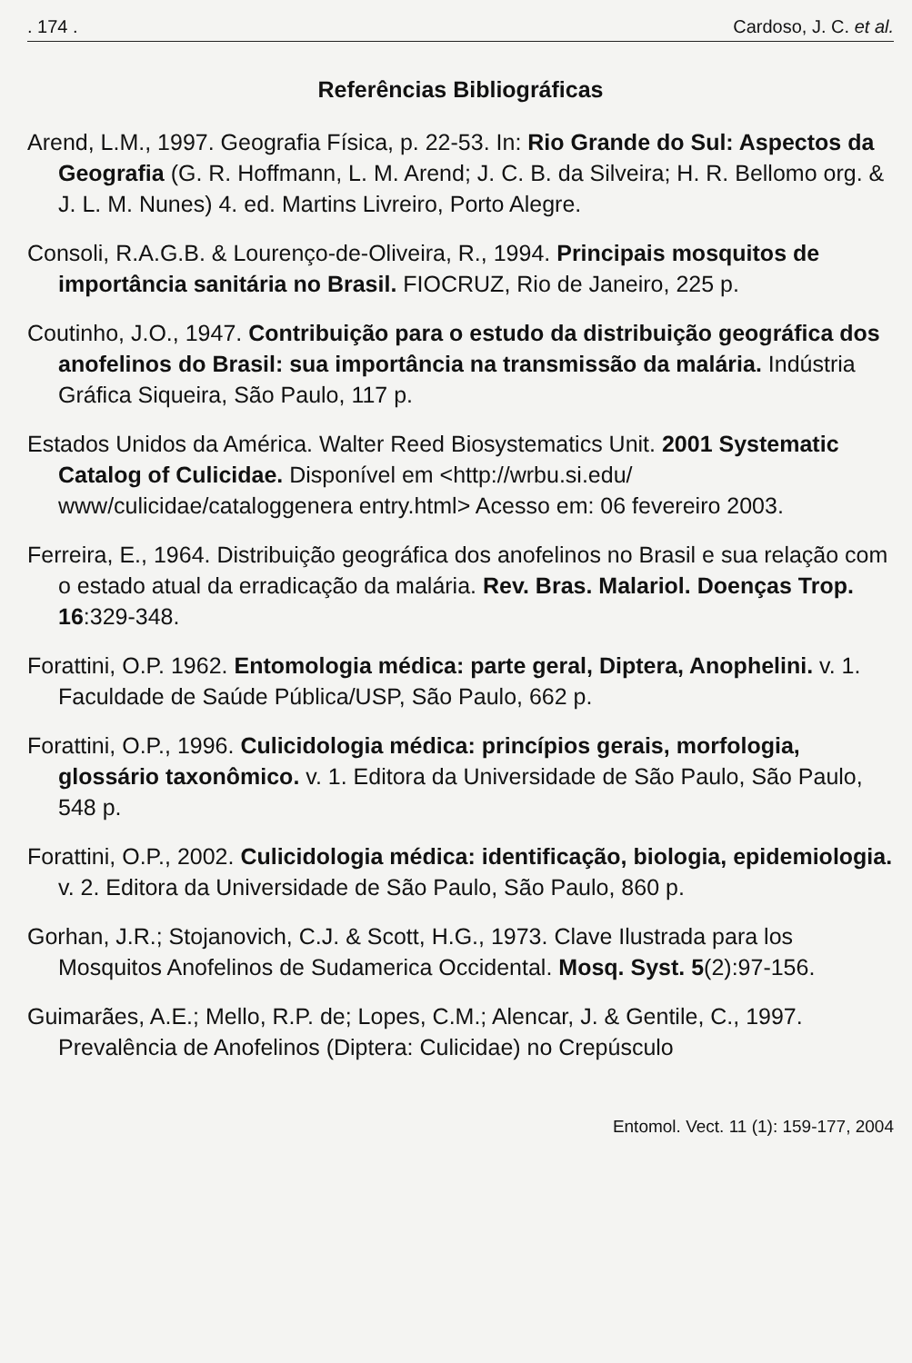. 174 . Cardoso, J. C. et al.
Referências Bibliográficas
Arend, L.M., 1997. Geografia Física, p. 22-53. In: Rio Grande do Sul: Aspectos da Geografia (G. R. Hoffmann, L. M. Arend; J. C. B. da Silveira; H. R. Bellomo org. & J. L. M. Nunes) 4. ed. Martins Livreiro, Porto Alegre.
Consoli, R.A.G.B. & Lourenço-de-Oliveira, R., 1994. Principais mosquitos de importância sanitária no Brasil. FIOCRUZ, Rio de Janeiro, 225 p.
Coutinho, J.O., 1947. Contribuição para o estudo da distribuição geográfica dos anofelinos do Brasil: sua importância na transmissão da malária. Indústria Gráfica Siqueira, São Paulo, 117 p.
Estados Unidos da América. Walter Reed Biosystematics Unit. 2001 Systematic Catalog of Culicidae. Disponível em <http://wrbu.si.edu/ www/culicidae/cataloggenera entry.html> Acesso em: 06 fevereiro 2003.
Ferreira, E., 1964. Distribuição geográfica dos anofelinos no Brasil e sua relação com o estado atual da erradicação da malária. Rev. Bras. Malariol. Doenças Trop. 16:329-348.
Forattini, O.P. 1962. Entomologia médica: parte geral, Diptera, Anophelini. v. 1. Faculdade de Saúde Pública/USP, São Paulo, 662 p.
Forattini, O.P., 1996. Culicidologia médica: princípios gerais, morfologia, glossário taxonômico. v. 1. Editora da Universidade de São Paulo, São Paulo, 548 p.
Forattini, O.P., 2002. Culicidologia médica: identificação, biologia, epidemiologia. v. 2. Editora da Universidade de São Paulo, São Paulo, 860 p.
Gorhan, J.R.; Stojanovich, C.J. & Scott, H.G., 1973. Clave Ilustrada para los Mosquitos Anofelinos de Sudamerica Occidental. Mosq. Syst. 5(2):97-156.
Guimarães, A.E.; Mello, R.P. de; Lopes, C.M.; Alencar, J. & Gentile, C., 1997. Prevalência de Anofelinos (Diptera: Culicidae) no Crepúsculo
Entomol. Vect. 11 (1): 159-177, 2004